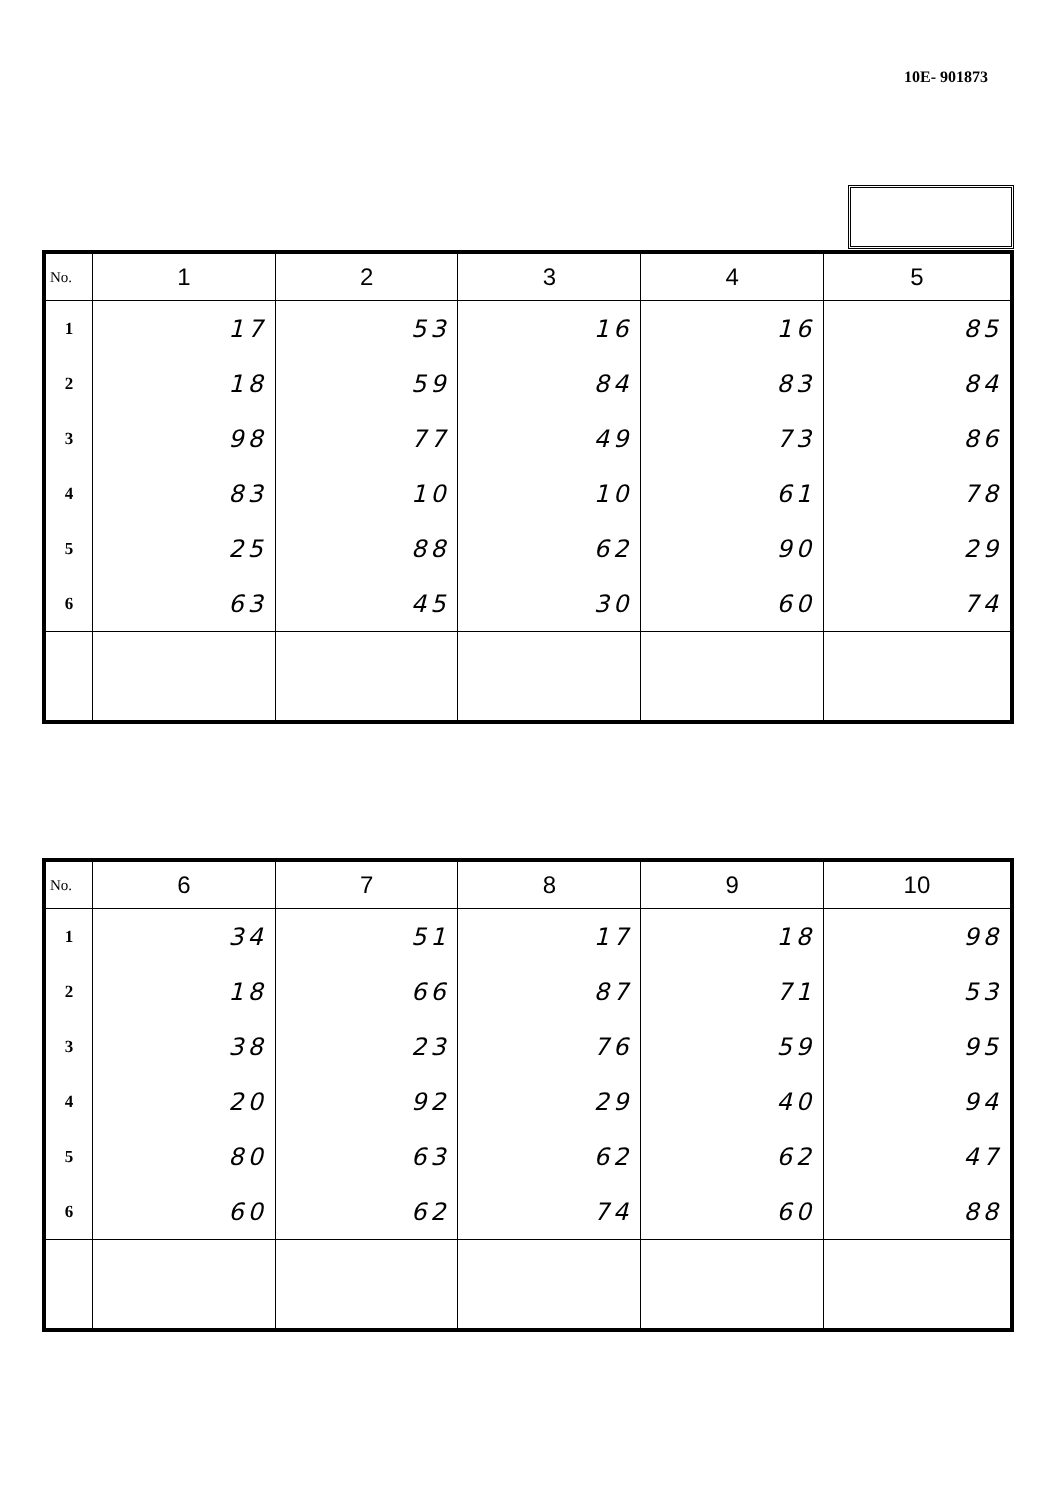10E- 901873
| No. | 1 | 2 | 3 | 4 | 5 |
| --- | --- | --- | --- | --- | --- |
| 1 | 17 | 53 | 16 | 16 | 85 |
| 2 | 18 | 59 | 84 | 83 | 84 |
| 3 | 98 | 77 | 49 | 73 | 86 |
| 4 | 83 | 10 | 10 | 61 | 78 |
| 5 | 25 | 88 | 62 | 90 | 29 |
| 6 | 63 | 45 | 30 | 60 | 74 |
| No. | 6 | 7 | 8 | 9 | 10 |
| --- | --- | --- | --- | --- | --- |
| 1 | 34 | 51 | 17 | 18 | 98 |
| 2 | 18 | 66 | 87 | 71 | 53 |
| 3 | 38 | 23 | 76 | 59 | 95 |
| 4 | 20 | 92 | 29 | 40 | 94 |
| 5 | 80 | 63 | 62 | 62 | 47 |
| 6 | 60 | 62 | 74 | 60 | 88 |